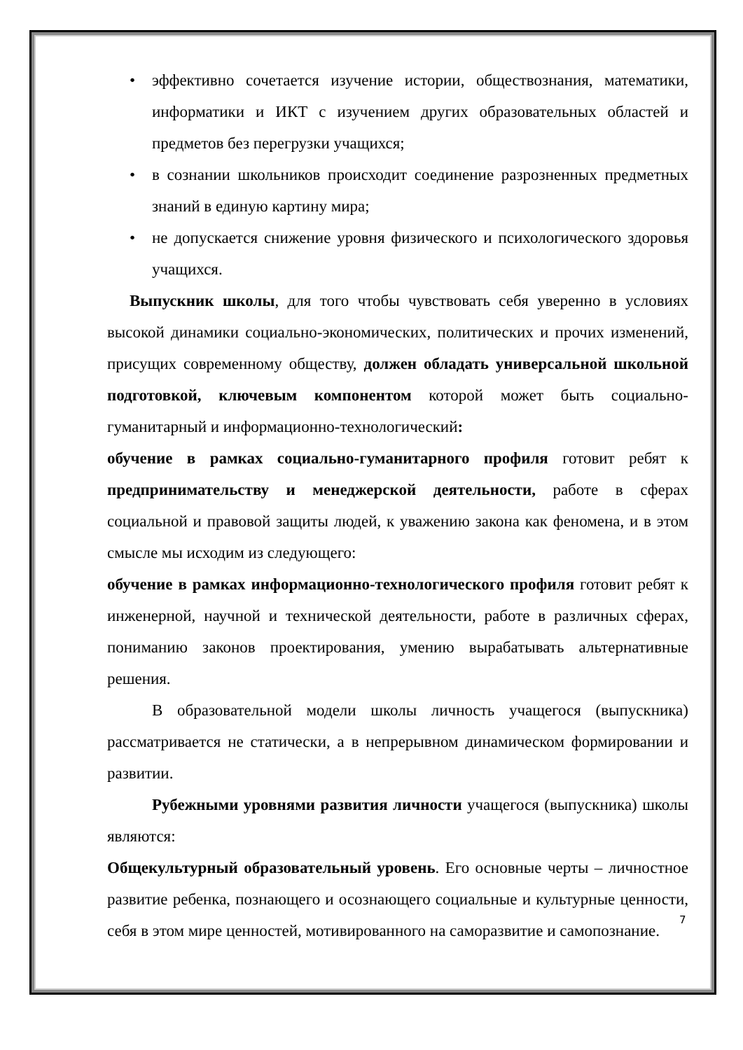• эффективно сочетается изучение истории, обществознания, математики, информатики и ИКТ с изучением других образовательных областей и предметов без перегрузки учащихся;
• в сознании школьников происходит соединение разрозненных предметных знаний в единую картину мира;
• не допускается снижение уровня физического и психологического здоровья учащихся.
Выпускник школы, для того чтобы чувствовать себя уверенно в условиях высокой динамики социально-экономических, политических и прочих изменений, присущих современному обществу, должен обладать универсальной школьной подготовкой, ключевым компонентом которой может быть социально-гуманитарный и информационно-технологический:
обучение в рамках социально-гуманитарного профиля готовит ребят к предпринимательству и менеджерской деятельности, работе в сферах социальной и правовой защиты людей, к уважению закона как феномена, и в этом смысле мы исходим из следующего:
обучение в рамках информационно-технологического профиля готовит ребят к инженерной, научной и технической деятельности, работе в различных сферах, пониманию законов проектирования, умению вырабатывать альтернативные решения.
В образовательной модели школы личность учащегося (выпускника) рассматривается не статически, а в непрерывном динамическом формировании и развитии.
Рубежными уровнями развития личности учащегося (выпускника) школы являются:
Общекультурный образовательный уровень. Его основные черты – личностное развитие ребенка, познающего и осознающего социальные и культурные ценности, себя в этом мире ценностей, мотивированного на саморазвитие и самопознание.
7